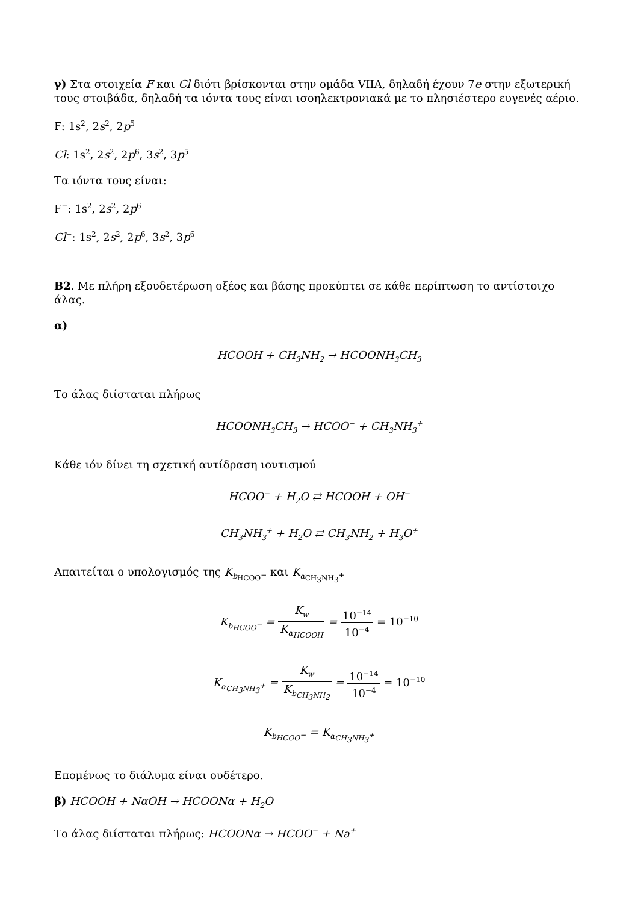γ) Στα στοιχεία F και Cl διότι βρίσκονται στην ομάδα VIIA, δηλαδή έχουν 7e στην εξωτερική τους στοιβάδα, δηλαδή τα ιόντα τους είναι ισοηλεκτρονιακά με το πλησιέστερο ευγενές αέριο.
F: 1s<sup>2</sup>, 2s<sup>2</sup>, 2p<sup>5</sup>
Cl: 1s<sup>2</sup>, 2s<sup>2</sup>, 2p<sup>6</sup>, 3s<sup>2</sup>, 3p<sup>5</sup>
Τα ιόντα τους είναι:
F<sup>−</sup>: 1s<sup>2</sup>, 2s<sup>2</sup>, 2p<sup>6</sup>
Cl<sup>−</sup>: 1s<sup>2</sup>, 2s<sup>2</sup>, 2p<sup>6</sup>, 3s<sup>2</sup>, 3p<sup>6</sup>
B2. Με πλήρη εξουδετέρωση οξέος και βάσης προκύπτει σε κάθε περίπτωση το αντίστοιχο άλας.
α)
HCOOH + CH<sub>3</sub>NH<sub>2</sub> → HCOONH<sub>3</sub>CH<sub>3</sub>
Το άλας διίσταται πλήρως
HCOONH<sub>3</sub>CH<sub>3</sub> → HCOO<sup>−</sup> + CH<sub>3</sub>NH<sub>3</sub><sup>+</sup>
Κάθε ιόν δίνει τη σχετική αντίδραση ιοντισμού
HCOO<sup>−</sup> + H<sub>2</sub>O ⇄ HCOOH + OH<sup>−</sup>
CH<sub>3</sub>NH<sub>3</sub><sup>+</sup> + H<sub>2</sub>O ⇄ CH<sub>3</sub>NH<sub>2</sub> + H<sub>3</sub>O<sup>+</sup>
Απαιτείται ο υπολογισμός της K<sub>b<sub>HCOO<sup>−</sup></sub></sub> και K<sub>α<sub>CH<sub>3</sub>NH<sub>3</sub><sup>+</sup></sub></sub>
K<sub>b<sub>HCOO<sup>−</sup></sub></sub> = K<sub>w</sub> K<sub>α<sub>HCOOH</sub></sub> = 10<sup>−14</sup> 10<sup>−4</sup> = 10<sup>−10</sup>
K<sub>α<sub>CH<sub>3</sub>NH<sub>3</sub><sup>+</sup></sub></sub> = K<sub>w</sub> K<sub>b<sub>CH<sub>3</sub>NH<sub>2</sub></sub></sub> = 10<sup>−14</sup> 10<sup>−4</sup> = 10<sup>−10</sup>
K<sub>b<sub>HCOO<sup>−</sup></sub></sub> = K<sub>α<sub>CH<sub>3</sub>NH<sub>3</sub><sup>+</sup></sub></sub>
Επομένως το διάλυμα είναι ουδέτερο.
β) HCOOH + NαOH → HCOONα + H<sub>2</sub>O
Το άλας διίσταται πλήρως: HCOONα → HCOO<sup>−</sup> + Na<sup>+</sup>